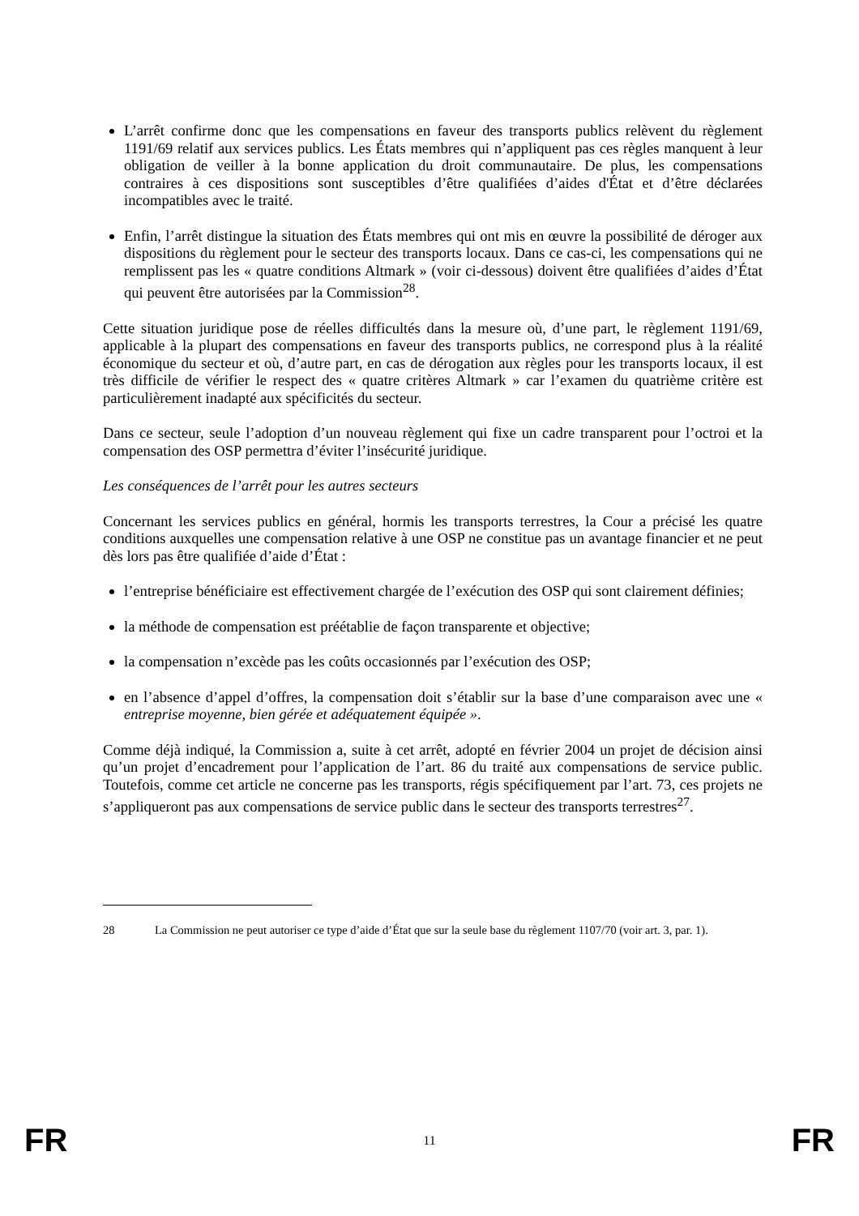L’arrêt confirme donc que les compensations en faveur des transports publics relèvent du règlement 1191/69 relatif aux services publics. Les États membres qui n’appliquent pas ces règles manquent à leur obligation de veiller à la bonne application du droit communautaire. De plus, les compensations contraires à ces dispositions sont susceptibles d’être qualifiées d’aides d'État et d’être déclarées incompatibles avec le traité.
Enfin, l’arrêt distingue la situation des États membres qui ont mis en œuvre la possibilité de déroger aux dispositions du règlement pour le secteur des transports locaux. Dans ce cas-ci, les compensations qui ne remplissent pas les « quatre conditions Altmark » (voir ci-dessous) doivent être qualifiées d’aides d’État qui peuvent être autorisées par la Commission<sup>28</sup>.
Cette situation juridique pose de réelles difficultés dans la mesure où, d’une part, le règlement 1191/69, applicable à la plupart des compensations en faveur des transports publics, ne correspond plus à la réalité économique du secteur et où, d’autre part, en cas de dérogation aux règles pour les transports locaux, il est très difficile de vérifier le respect des « quatre critères Altmark » car l’examen du quatrième critère est particulièrement inadapté aux spécificités du secteur.
Dans ce secteur, seule l’adoption d’un nouveau règlement qui fixe un cadre transparent pour l’octroi et la compensation des OSP permettra d’éviter l’insécurité juridique.
Les conséquences de l’arrêt pour les autres secteurs
Concernant les services publics en général, hormis les transports terrestres, la Cour a précisé les quatre conditions auxquelles une compensation relative à une OSP ne constitue pas un avantage financier et ne peut dès lors pas être qualifiée d’aide d’État :
l’entreprise bénéficiaire est effectivement chargée de l’exécution des OSP qui sont clairement définies;
la méthode de compensation est préétablie de façon transparente et objective;
la compensation n’excède pas les coûts occasionnés par l’exécution des OSP;
en l’absence d’appel d’offres, la compensation doit s’établir sur la base d’une comparaison avec une « entreprise moyenne, bien gérée et adéquatement équipée ».
Comme déjà indiqué, la Commission a, suite à cet arrêt, adopté en février 2004 un projet de décision ainsi qu’un projet d’encadrement pour l’application de l’art. 86 du traité aux compensations de service public. Toutefois, comme cet article ne concerne pas les transports, régis spécifiquement par l’art. 73, ces projets ne s’appliqueront pas aux compensations de service public dans le secteur des transports terrestres<sup>27</sup>.
28 La Commission ne peut autoriser ce type d’aide d’État que sur la seule base du règlement 1107/70 (voir art. 3, par. 1).
FR 11 FR